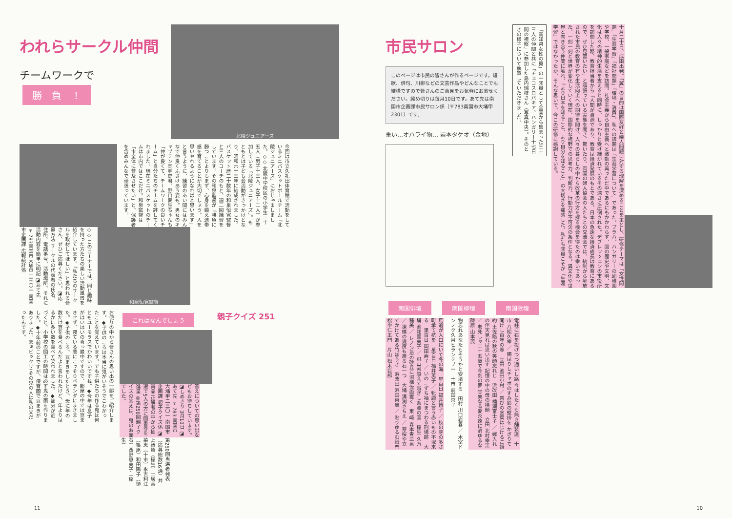われらサークル仲間
チームワークで
勝　負　！
北陵ジュニアーズ
今回は市立久礼田体育館で活動をしているミニバスケットボールチーム「北陵ジュニアーズ」におじゃましました。◇◇ 北陵中学校区の小学生二十五人（男子十三人、女子十二人）が参加している「北陵ジュニアーズ」。もともとは子ども会活動がきっかけとなり、昭和六十三年に結成されました。バスケット歴二十数年の和泉恒寛監督と三人のコーチのもと、週二回練習をしています。その和泉監督が「勝負に勝つことよりもまず、心身を鍛え連帯感を育てることが大切でしょう。人を思いやれるようになればと思います」と言うように、練習のあい間にはみんなで仲良くふざけあう姿も。男女のキャプテン岡明史君、野口愛生ちゃんも「仲が良くて、チームワークの良いチーム」と自分たちのチームを評してくれました。現在ミニバスケットのチームは市内ではここだけ。和泉監督は「市全体に普及させたい」と、保護者を含めみんなで頑張っています。
◇◇ このコーナーでは、同じ趣味を持った方たちの楽しい活動風景を紹介しています。「私たちのサークルを取材してほしい」と思われる皆さん、ぜひご応募ください。◪応募方法 サークルの代表者の氏名、住所、電話番号、活動場所、それに活動内容を簡単に明記 ◪あて先 〒783南国市大埇甲二三〇一 南国市企画課 広報統計係
和泉恒寛監督
お便りの中から皆さんの思い出の一部をご紹介します。◆子供のころは本当に鬼がいそうでこわかったことを覚えています。でも子供たちの作る鬼は何ともユーモラスでかわいいですね。◆今年は息子がはいはいの真っ最中ですので、部屋の中では豆まきせず、寝ている間にこっそりベランダにまきました。◆子供のころ、豆まきをしたとき、母に年の数だけ豆を食べるんだよと言われたけど、年よりはるかに多い数を食べて笑われました。◆節分が近づくと、小学校の図工の時間は必ず鬼の面を作りました。◆十年前のことですが、保育園で豆まきがありました。まぁビックリ!その鬼の人は私の父だったんです。
これはなんでしょう
答えについての思い出などもお待ちしています。◪しめきり 3月10日 ◪あて先 〒783 南国市大埇甲二三〇一 南国市企画課 親子クイズ係 ◪賞品 正解者の中から抽選で5人の方に図書券を進呈 ◎第250回親子クイズの答えは、鬼のお面でした。
第250回当選者発表（応募総数16通）井上智賀（稲生）土居香菜恵（十市）永吉利江（篠原）和田陽子（領石）西野恵美子（稲生）
親子クイズ 251
11
市民サロン
このページは市民の皆さんが作るページです。短歌、俳句、川柳などの文芸作品やどんなことでも結構ですので皆さんのご意見をお気軽にお寄せください。締め切りは毎月10日です。あて先は南国市企画課市民サロン係（〒783南国市大埇甲2301）です。
重い…オハライ物… 岩本タケオ（金地）
「高知県女性の翼」の一団員として全国から集まった三十三人の仲間と共に「チェコスロバキア、ハンガリー十七日間の視察」に参加した島内瑞枝さん（写真中央）。そのときの様子について執筆していただきました。
十月二十日、成田出発。「翼」の目的は国際友好と婦人問題に対する理解を深めることを主とし、研修テーマは「女性問題」「生涯学習」「福祉問題」「環境・消費」。私への課題は「生涯学習について」であった。プラハ、ハンガリーの幼稚園や学校、一般家庭などを訪問。社会主義から自由主義へと激動の真っただ中であるにもかかわらず、国の歴史や文明、文化は人々の精神的生活を支えると同時に、しっかりと受け継がれているその深さに圧倒された。デブレッツェンの市役所を訪問した際、教育担当者から「人間が資源であり、教育は経済発展のもとである。日本の急速な経済成長は教育にあるので、ぜひ見習いたい」と頑張っている実態を聞き、驚いたり。両国の婦人協会の人たちとの交流会では、統制から解放された市民の教育の有や生活向上への期待を聞け、人々の暮らしの中から改革の行方を探る機会を得たのは幸いであった。一刻一刻と世界が変化していく現在、国際的な視野での思考力、判断力、行動力が不可欠の条件となる。異文化や世界と向き合う仲間に触れ、「より日本を知ること、より自分を知ること」の大切さを痛感した。私たち団員こそが「生涯学習」ではなかったか、そんな思いで、今この研修に感謝している。
南国俳壇 南国柳壇 南国歌壇
馬追が入口にいて冬の海　星百日 福井博子 ／ 枝の芽の多さ町承て杭を　星百日 福井英子 ／ 牝鹿と言う赤いもの不況来る　里百日 岡田寿子 ／ いのこずち袖にまつわる刑場跡　大埇 池知喜美子 ／ 飛山河越えて越ぎし吾漂の国　稲生 久万種美 ／ レノン忌の砂丘に沼様仮面置く　東 崎 森本青三呂 ／ 凍蝶の幾度も戻る石一つ　大埇 溝渕さちえ ／ 芽桜や立てかけてある竹ぼうき　浜改田 浜田東風 ／ 貼りゆるむ紙門松や仁王門　片山 松木巨郎
物忘れあなたもそうかと安堵する　田村 川口岩春 ／ 木室ドンノク久月ヒランテプ一　十市 前田京子
電柱に石を投げつつ通いし路 今はしたくも無き舗装道　十市 八松久幸 ／ 賜はりしチャボのすみ鈴の壁掛を かざりて開けし百年の春　立田 池田小村 ／ 喜びの言葉はじけるご婚約 土佐路の秋の笑顔忘れじ　浜改田 楠瀬富士子 ／ 嫁入れの伴天見れば思い出す 記憶の中の母の横顔　立田 北村幸江 ／ 老死しゃ二十五歳で今剣の夢 甘美なる愛永遠に消ゆるな　陳原 山本茂
10